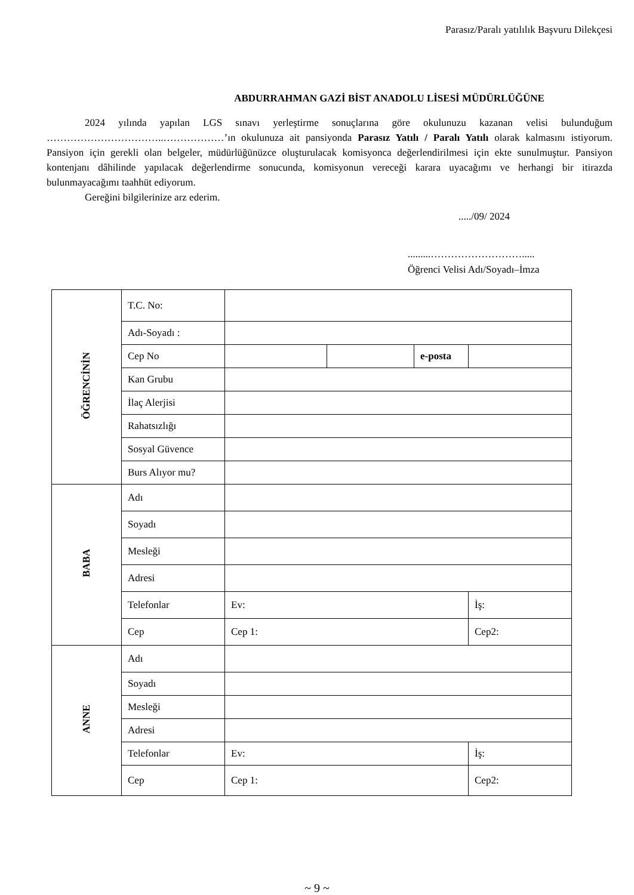Parasız/Paralı yatılılık Başvuru Dilekçesi
ABDURRAHMAN GAZİ BİST ANADOLU LİSESİ MÜDÜRLÜĞÜNE
2024 yılında yapılan LGS sınavı yerleştirme sonuçlarına göre okulunuzu kazanan velisi bulunduğum ……………………………..………………’ın okulunuza ait pansiyonda Parasız Yatılı / Paralı Yatılı olarak kalmasını istiyorum. Pansiyon için gerekli olan belgeler, müdürlüğünüzce oluşturulacak komisyonca değerlendirilmesi için ekte sunulmuştur. Pansiyon kontenjanı dâhilinde yapılacak değerlendirme sonucunda, komisyonun vereceği karara uyacağımı ve herhangi bir itirazda bulunmayacağımı taahhüt ediyorum.
Gereğini bilgilerinize arz ederim.
...../09/ 2024
.........……………………….....
Öğrenci Velisi Adı/Soyadı–İmza
| ÖĞRENCİNİN | T.C. No: | | | | |
| | Adı-Soyadı : | | | | |
| | Cep No | | | e-posta | |
| | Kan Grubu | | | | |
| | İlaç Alerjisi | | | | |
| | Rahatsızlığı | | | | |
| | Sosyal Güvence | | | | |
| | Burs Alıyor mu? | | | | |
| BABA | Adı | | | | |
| | Soyadı | | | | |
| | Mesleği | | | | |
| | Adresi | | | | |
| | Telefonlar | Ev: | | | İş: |
| | Cep | Cep 1: | | | Cep2: |
| ANNE | Adı | | | | |
| | Soyadı | | | | |
| | Mesleği | | | | |
| | Adresi | | | | |
| | Telefonlar | Ev: | | | İş: |
| | Cep | Cep 1: | | | Cep2: |
~ 9 ~